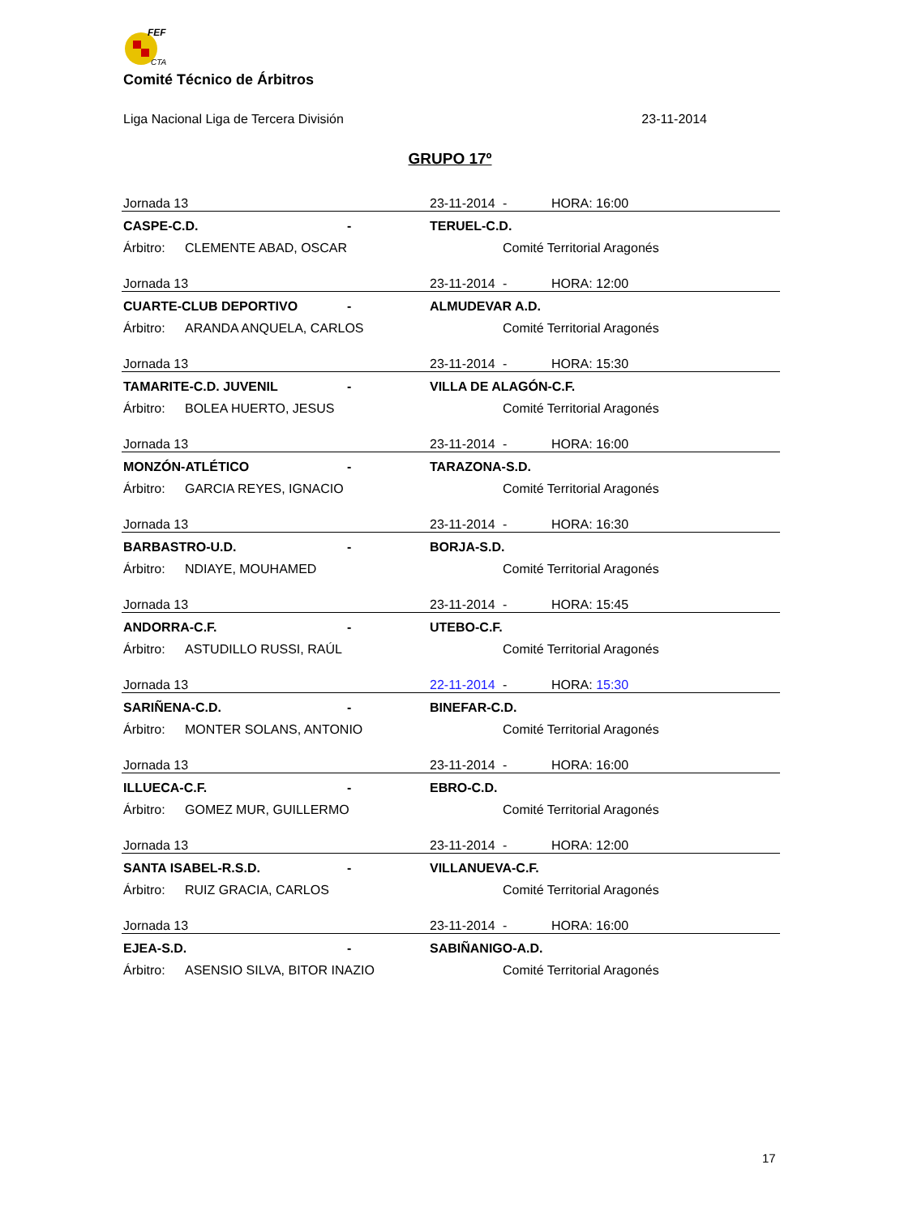FEF
CTA
Comité Técnico de Árbitros
Liga Nacional Liga de Tercera División 23-11-2014
GRUPO 17º
| Jornada 13 | | | 23-11-2014 | - | HORA: 16:00 |
| CASPE-C.D. | | - | TERUEL-C.D. | | |
| Árbitro: | CLEMENTE ABAD, OSCAR | | | Comité Territorial Aragonés | |
| Jornada 13 | | | 23-11-2014 | - | HORA: 12:00 |
| CUARTE-CLUB DEPORTIVO | | - | ALMUDEVAR A.D. | | |
| Árbitro: | ARANDA ANQUELA, CARLOS | | | Comité Territorial Aragonés | |
| Jornada 13 | | | 23-11-2014 | - | HORA: 15:30 |
| TAMARITE-C.D. JUVENIL | | - | VILLA DE ALAGÓN-C.F. | | |
| Árbitro: | BOLEA HUERTO, JESUS | | | Comité Territorial Aragonés | |
| Jornada 13 | | | 23-11-2014 | - | HORA: 16:00 |
| MONZÓN-ATLÉTICO | | - | TARAZONA-S.D. | | |
| Árbitro: | GARCIA REYES, IGNACIO | | | Comité Territorial Aragonés | |
| Jornada 13 | | | 23-11-2014 | - | HORA: 16:30 |
| BARBASTRO-U.D. | | - | BORJA-S.D. | | |
| Árbitro: | NDIAYE, MOUHAMED | | | Comité Territorial Aragonés | |
| Jornada 13 | | | 23-11-2014 | - | HORA: 15:45 |
| ANDORRA-C.F. | | - | UTEBO-C.F. | | |
| Árbitro: | ASTUDILLO RUSSI, RAÚL | | | Comité Territorial Aragonés | |
| Jornada 13 | | | 22-11-2014 | - | HORA: 15:30 |
| SARIÑENA-C.D. | | - | BINEFAR-C.D. | | |
| Árbitro: | MONTER SOLANS, ANTONIO | | | Comité Territorial Aragonés | |
| Jornada 13 | | | 23-11-2014 | - | HORA: 16:00 |
| ILLUECA-C.F. | | - | EBRO-C.D. | | |
| Árbitro: | GOMEZ MUR, GUILLERMO | | | Comité Territorial Aragonés | |
| Jornada 13 | | | 23-11-2014 | - | HORA: 12:00 |
| SANTA ISABEL-R.S.D. | | - | VILLANUEVA-C.F. | | |
| Árbitro: | RUIZ GRACIA, CARLOS | | | Comité Territorial Aragonés | |
| Jornada 13 | | | 23-11-2014 | - | HORA: 16:00 |
| EJEA-S.D. | | - | SABIÑANIGO-A.D. | | |
| Árbitro: | ASENSIO SILVA, BITOR INAZIO | | | Comité Territorial Aragonés | |
17